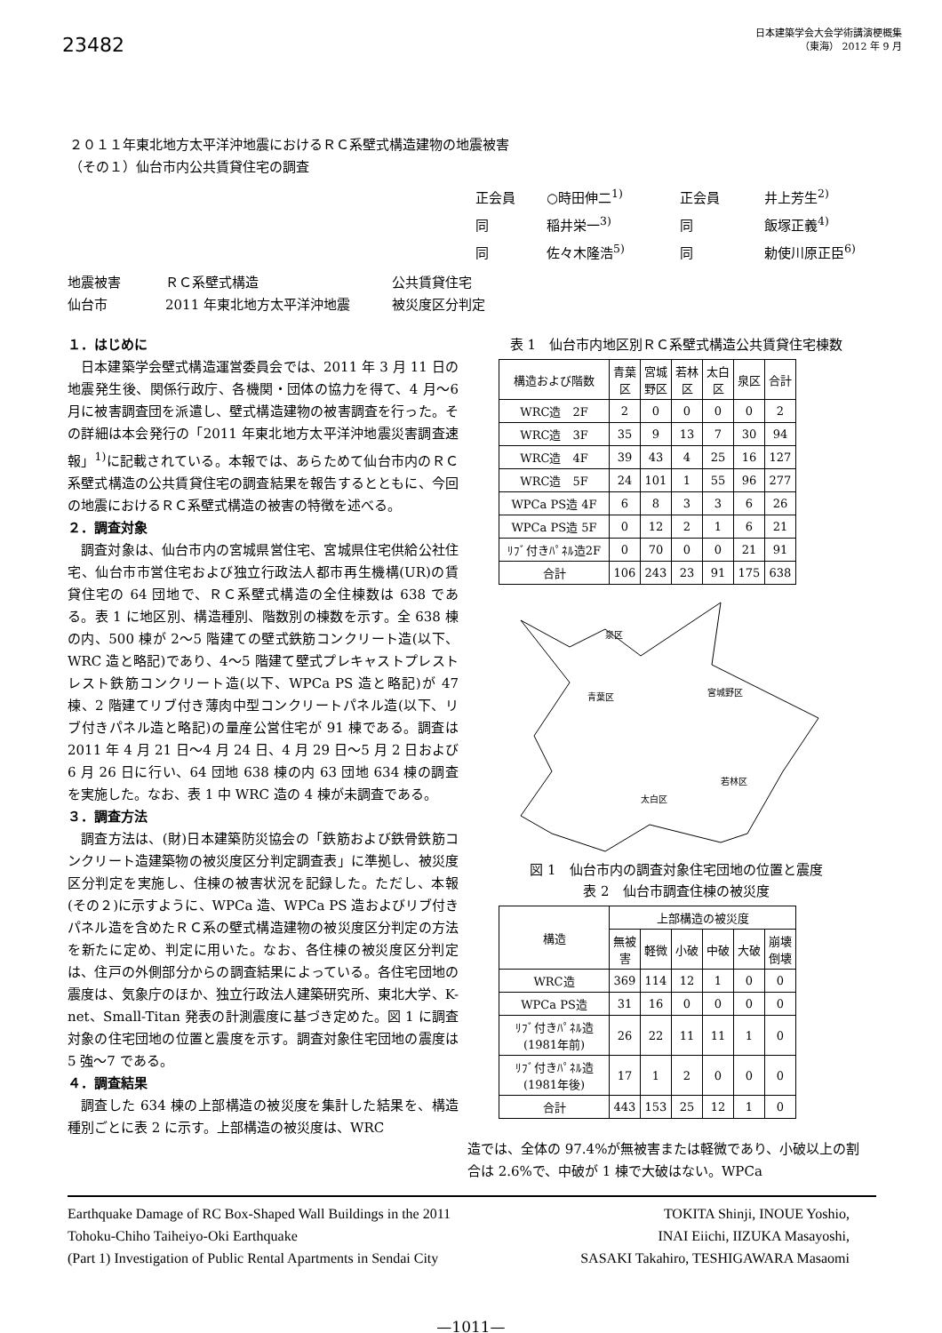23482
日本建築学会大会学術講演梗概集
（東海） 2012 年 9 月
２０１１年東北地方太平洋沖地震におけるＲＣ系壁式構造建物の地震被害
（その１）仙台市内公共賃貸住宅の調査
正会員 ○時田伸二<sup>1)</sup> 正会員 井上芳生<sup>2)</sup>
同 稲井栄一<sup>3)</sup> 同 飯塚正義<sup>4)</sup>
同 佐々木隆浩<sup>5)</sup> 同 勅使川原正臣<sup>6)</sup>
地震被害 ＲＣ系壁式構造 公共賃貸住宅
仙台市 2011 年東北地方太平洋沖地震 被災度区分判定
１．はじめに
日本建築学会壁式構造運営委員会では、2011 年 3 月 11 日の地震発生後、関係行政庁、各機関・団体の協力を得て、4 月～6 月に被害調査団を派遣し、壁式構造建物の被害調査を行った。その詳細は本会発行の「2011 年東北地方太平洋沖地震災害調査速報」<sup>1)</sup>に記載されている。本報では、あらためて仙台市内のＲＣ系壁式構造の公共賃貸住宅の調査結果を報告するとともに、今回の地震におけるＲＣ系壁式構造の被害の特徴を述べる。
２．調査対象
調査対象は、仙台市内の宮城県営住宅、宮城県住宅供給公社住宅、仙台市市営住宅および独立行政法人都市再生機構(UR)の賃貸住宅の 64 団地で、ＲＣ系壁式構造の全住棟数は 638 である。表 1 に地区別、構造種別、階数別の棟数を示す。全 638 棟の内、500 棟が 2～5 階建ての壁式鉄筋コンクリート造(以下、WRC 造と略記)であり、4～5 階建て壁式プレキャストプレストレスト鉄筋コンクリート造(以下、WPCa PS 造と略記)が 47 棟、2 階建てリブ付き薄肉中型コンクリートパネル造(以下、リブ付きパネル造と略記)の量産公営住宅が 91 棟である。調査は 2011 年 4 月 21 日～4 月 24 日、4 月 29 日～5 月 2 日および 6 月 26 日に行い、64 団地 638 棟の内 63 団地 634 棟の調査を実施した。なお、表 1 中 WRC 造の 4 棟が未調査である。
３．調査方法
調査方法は、(財)日本建築防災協会の「鉄筋および鉄骨鉄筋コンクリート造建築物の被災度区分判定調査表」に準拠し、被災度区分判定を実施し、住棟の被害状況を記録した。ただし、本報(その２)に示すように、WPCa 造、WPCa PS 造およびリブ付きパネル造を含めたＲＣ系の壁式構造建物の被災度区分判定の方法を新たに定め、判定に用いた。なお、各住棟の被災度区分判定は、住戸の外側部分からの調査結果によっている。各住宅団地の震度は、気象庁のほか、独立行政法人建築研究所、東北大学、K-net、Small-Titan 発表の計測震度に基づき定めた。図 1 に調査対象の住宅団地の位置と震度を示す。調査対象住宅団地の震度は 5 強～7 である。
４．調査結果
調査した 634 棟の上部構造の被災度を集計した結果を、構造種別ごとに表 2 に示す。上部構造の被災度は、WRC
表 1　仙台市内地区別ＲＣ系壁式構造公共賃貸住宅棟数
| 構造および階数 | 青葉 区 | 宮城 野区 | 若林 区 | 太白 区 | 泉区 | 合計 |
| --- | --- | --- | --- | --- | --- | --- |
| WRC造 2F | 2 | 0 | 0 | 0 | 0 | 2 |
| WRC造 3F | 35 | 9 | 13 | 7 | 30 | 94 |
| WRC造 4F | 39 | 43 | 4 | 25 | 16 | 127 |
| WRC造 5F | 24 | 101 | 1 | 55 | 96 | 277 |
| WPCa PS造 4F | 6 | 8 | 3 | 3 | 6 | 26 |
| WPCa PS造 5F | 0 | 12 | 2 | 1 | 6 | 21 |
| ﾘﾌﾞ付きﾊﾟﾈﾙ造2F | 0 | 70 | 0 | 0 | 21 | 91 |
| 合計 | 106 | 243 | 23 | 91 | 175 | 638 |
泉区
青葉区
宮城野区
若林区
太白区
図 1　仙台市内の調査対象住宅団地の位置と震度
表 2　仙台市調査住棟の被災度
| 構造 | 上部構造の被災度 | | | | | |
| --- | --- | --- | --- | --- | --- | --- |
| | 無被 害 | 軽微 | 小破 | 中破 | 大破 | 崩壊 倒壊 |
| WRC造 | 369 | 114 | 12 | 1 | 0 | 0 |
| WPCa PS造 | 31 | 16 | 0 | 0 | 0 | 0 |
| ﾘﾌﾞ付きﾊﾟﾈﾙ造 (1981年前) | 26 | 22 | 11 | 11 | 1 | 0 |
| ﾘﾌﾞ付きﾊﾟﾈﾙ造 (1981年後) | 17 | 1 | 2 | 0 | 0 | 0 |
| 合計 | 443 | 153 | 25 | 12 | 1 | 0 |
造では、全体の 97.4%が無被害または軽微であり、小破以上の割合は 2.6%で、中破が 1 棟で大破はない。WPCa
Earthquake Damage of RC Box-Shaped Wall Buildings in the 2011
Tohoku-Chiho Taiheiyo-Oki Earthquake
(Part 1) Investigation of Public Rental Apartments in Sendai City
TOKITA Shinji, INOUE Yoshio,
INAI Eiichi, IIZUKA Masayoshi,
SASAKI Takahiro, TESHIGAWARA Masaomi
—1011—